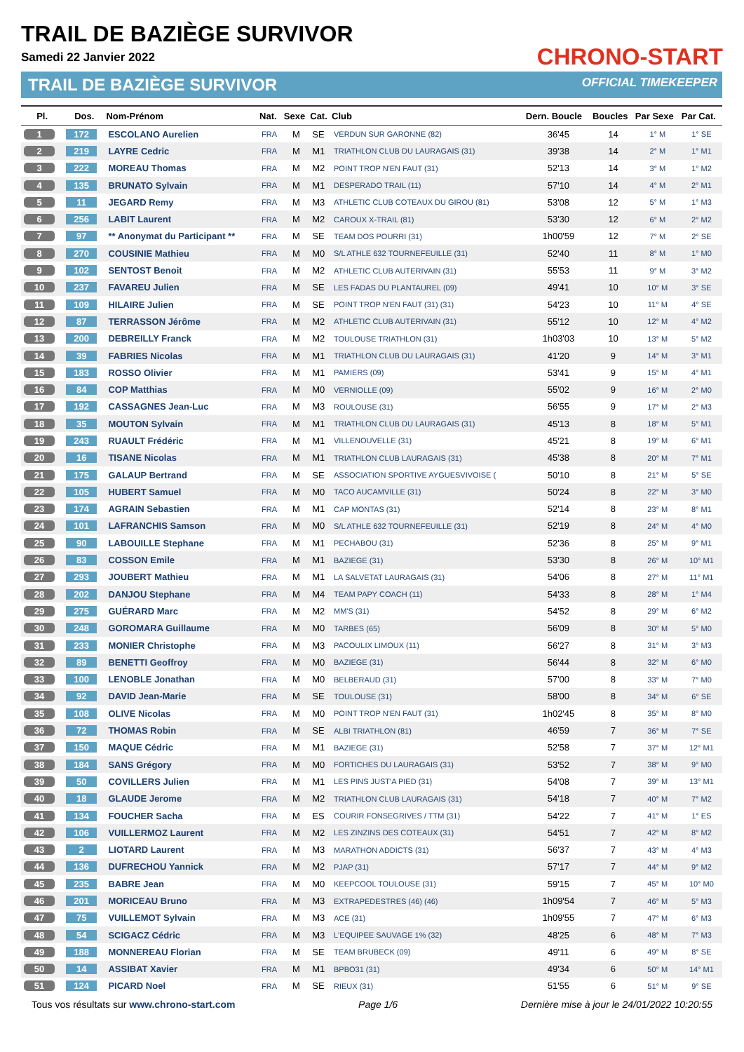TRAIL DE BAZIÈGE SURVIVOR
Samedi 22 Janvier 2022
TRAIL DE BAZIÈGE SURVIVOR
CHRONO-START
OFFICIAL TIMEKEEPER
| Pl. | Dos. | Nom-Prénom | Nat. | Sexe | Cat. | Club | Dern. Boucle | Boucles | Par Sexe | Par Cat. |
| --- | --- | --- | --- | --- | --- | --- | --- | --- | --- | --- |
| 1 | 172 | ESCOLANO Aurelien | FRA | M | SE | VERDUN SUR GARONNE (82) | 36'45 | 14 | 1° M | 1° SE |
| 2 | 219 | LAYRE Cedric | FRA | M | M1 | TRIATHLON CLUB DU LAURAGAIS (31) | 39'38 | 14 | 2° M | 1° M1 |
| 3 | 222 | MOREAU Thomas | FRA | M | M2 | POINT TROP N'EN FAUT (31) | 52'13 | 14 | 3° M | 1° M2 |
| 4 | 135 | BRUNATO Sylvain | FRA | M | M1 | DESPERADO TRAIL (11) | 57'10 | 14 | 4° M | 2° M1 |
| 5 | 11 | JEGARD Remy | FRA | M | M3 | ATHLETIC CLUB COTEAUX DU GIROU (81) | 53'08 | 12 | 5° M | 1° M3 |
| 6 | 256 | LABIT Laurent | FRA | M | M2 | CAROUX X-TRAIL (81) | 53'30 | 12 | 6° M | 2° M2 |
| 7 | 97 | ** Anonymat du Participant ** | FRA | M | SE | TEAM DOS POURRI (31) | 1h00'59 | 12 | 7° M | 2° SE |
| 8 | 270 | COUSINIE Mathieu | FRA | M | M0 | S/L ATHLE 632 TOURNEFEUILLE (31) | 52'40 | 11 | 8° M | 1° M0 |
| 9 | 102 | SENTOST Benoit | FRA | M | M2 | ATHLETIC CLUB AUTERIVAIN (31) | 55'53 | 11 | 9° M | 3° M2 |
| 10 | 237 | FAVAREU Julien | FRA | M | SE | LES FADAS DU PLANTAUREL (09) | 49'41 | 10 | 10° M | 3° SE |
| 11 | 109 | HILAIRE Julien | FRA | M | SE | POINT TROP N'EN FAUT (31) (31) | 54'23 | 10 | 11° M | 4° SE |
| 12 | 87 | TERRASSON Jérôme | FRA | M | M2 | ATHLETIC CLUB AUTERIVAIN (31) | 55'12 | 10 | 12° M | 4° M2 |
| 13 | 200 | DEBREILLY Franck | FRA | M | M2 | TOULOUSE TRIATHLON (31) | 1h03'03 | 10 | 13° M | 5° M2 |
| 14 | 39 | FABRIES Nicolas | FRA | M | M1 | TRIATHLON CLUB DU LAURAGAIS (31) | 41'20 | 9 | 14° M | 3° M1 |
| 15 | 183 | ROSSO Olivier | FRA | M | M1 | PAMIERS (09) | 53'41 | 9 | 15° M | 4° M1 |
| 16 | 84 | COP Matthias | FRA | M | M0 | VERNIOLLE (09) | 55'02 | 9 | 16° M | 2° M0 |
| 17 | 192 | CASSAGNES Jean-Luc | FRA | M | M3 | ROULOUSE (31) | 56'55 | 9 | 17° M | 2° M3 |
| 18 | 35 | MOUTON Sylvain | FRA | M | M1 | TRIATHLON CLUB DU LAURAGAIS (31) | 45'13 | 8 | 18° M | 5° M1 |
| 19 | 243 | RUAULT Frédéric | FRA | M | M1 | VILLENOUVELLE (31) | 45'21 | 8 | 19° M | 6° M1 |
| 20 | 16 | TISANE Nicolas | FRA | M | M1 | TRIATHLON CLUB LAURAGAIS (31) | 45'38 | 8 | 20° M | 7° M1 |
| 21 | 175 | GALAUP Bertrand | FRA | M | SE | ASSOCIATION SPORTIVE AYGUESVIVOISE ( | 50'10 | 8 | 21° M | 5° SE |
| 22 | 105 | HUBERT Samuel | FRA | M | M0 | TACO AUCAMVILLE (31) | 50'24 | 8 | 22° M | 3° M0 |
| 23 | 174 | AGRAIN Sebastien | FRA | M | M1 | CAP MONTAS (31) | 52'14 | 8 | 23° M | 8° M1 |
| 24 | 101 | LAFRANCHIS Samson | FRA | M | M0 | S/L ATHLE 632 TOURNEFEUILLE (31) | 52'19 | 8 | 24° M | 4° M0 |
| 25 | 90 | LABOUILLE Stephane | FRA | M | M1 | PECHABOU (31) | 52'36 | 8 | 25° M | 9° M1 |
| 26 | 83 | COSSON Emile | FRA | M | M1 | BAZIEGE (31) | 53'30 | 8 | 26° M | 10° M1 |
| 27 | 293 | JOUBERT Mathieu | FRA | M | M1 | LA SALVETAT LAURAGAIS (31) | 54'06 | 8 | 27° M | 11° M1 |
| 28 | 202 | DANJOU Stephane | FRA | M | M4 | TEAM PAPY COACH (11) | 54'33 | 8 | 28° M | 1° M4 |
| 29 | 275 | GUÉRARD Marc | FRA | M | M2 | MM'S (31) | 54'52 | 8 | 29° M | 6° M2 |
| 30 | 248 | GOROMARA Guillaume | FRA | M | M0 | TARBES (65) | 56'09 | 8 | 30° M | 5° M0 |
| 31 | 233 | MONIER Christophe | FRA | M | M3 | PACOULIX LIMOUX (11) | 56'27 | 8 | 31° M | 3° M3 |
| 32 | 89 | BENETTI Geoffroy | FRA | M | M0 | BAZIEGE (31) | 56'44 | 8 | 32° M | 6° M0 |
| 33 | 100 | LENOBLE Jonathan | FRA | M | M0 | BELBERAUD (31) | 57'00 | 8 | 33° M | 7° M0 |
| 34 | 92 | DAVID Jean-Marie | FRA | M | SE | TOULOUSE (31) | 58'00 | 8 | 34° M | 6° SE |
| 35 | 108 | OLIVE Nicolas | FRA | M | M0 | POINT TROP N'EN FAUT (31) | 1h02'45 | 8 | 35° M | 8° M0 |
| 36 | 72 | THOMAS Robin | FRA | M | SE | ALBI TRIATHLON (81) | 46'59 | 7 | 36° M | 7° SE |
| 37 | 150 | MAQUE Cédric | FRA | M | M1 | BAZIEGE (31) | 52'58 | 7 | 37° M | 12° M1 |
| 38 | 184 | SANS Grégory | FRA | M | M0 | FORTICHES DU LAURAGAIS (31) | 53'52 | 7 | 38° M | 9° M0 |
| 39 | 50 | COVILLERS Julien | FRA | M | M1 | LES PINS JUST'A PIED (31) | 54'08 | 7 | 39° M | 13° M1 |
| 40 | 18 | GLAUDE Jerome | FRA | M | M2 | TRIATHLON CLUB LAURAGAIS (31) | 54'18 | 7 | 40° M | 7° M2 |
| 41 | 134 | FOUCHER Sacha | FRA | M | ES | COURIR FONSEGRIVES / TTM (31) | 54'22 | 7 | 41° M | 1° ES |
| 42 | 106 | VUILLERMOZ Laurent | FRA | M | M2 | LES ZINZINS DES COTEAUX (31) | 54'51 | 7 | 42° M | 8° M2 |
| 43 | 2 | LIOTARD Laurent | FRA | M | M3 | MARATHON ADDICTS (31) | 56'37 | 7 | 43° M | 4° M3 |
| 44 | 136 | DUFRECHOU Yannick | FRA | M | M2 | PJAP (31) | 57'17 | 7 | 44° M | 9° M2 |
| 45 | 235 | BABRE Jean | FRA | M | M0 | KEEPCOOL TOULOUSE (31) | 59'15 | 7 | 45° M | 10° M0 |
| 46 | 201 | MORICEAU Bruno | FRA | M | M3 | EXTRAPEDESTRES (46) (46) | 1h09'54 | 7 | 46° M | 5° M3 |
| 47 | 75 | VUILLEMOT Sylvain | FRA | M | M3 | ACE (31) | 1h09'55 | 7 | 47° M | 6° M3 |
| 48 | 54 | SCIGACZ Cédric | FRA | M | M3 | L'EQUIPEE SAUVAGE 1% (32) | 48'25 | 6 | 48° M | 7° M3 |
| 49 | 188 | MONNEREAU Florian | FRA | M | SE | TEAM BRUBECK (09) | 49'11 | 6 | 49° M | 8° SE |
| 50 | 14 | ASSIBAT Xavier | FRA | M | M1 | BPBO31 (31) | 49'34 | 6 | 50° M | 14° M1 |
| 51 | 124 | PICARD Noel | FRA | M | SE | RIEUX (31) | 51'55 | 6 | 51° M | 9° SE |
Tous vos résultats sur www.chrono-start.com Page 1/6 Dernière mise à jour le 24/01/2022 10:20:55